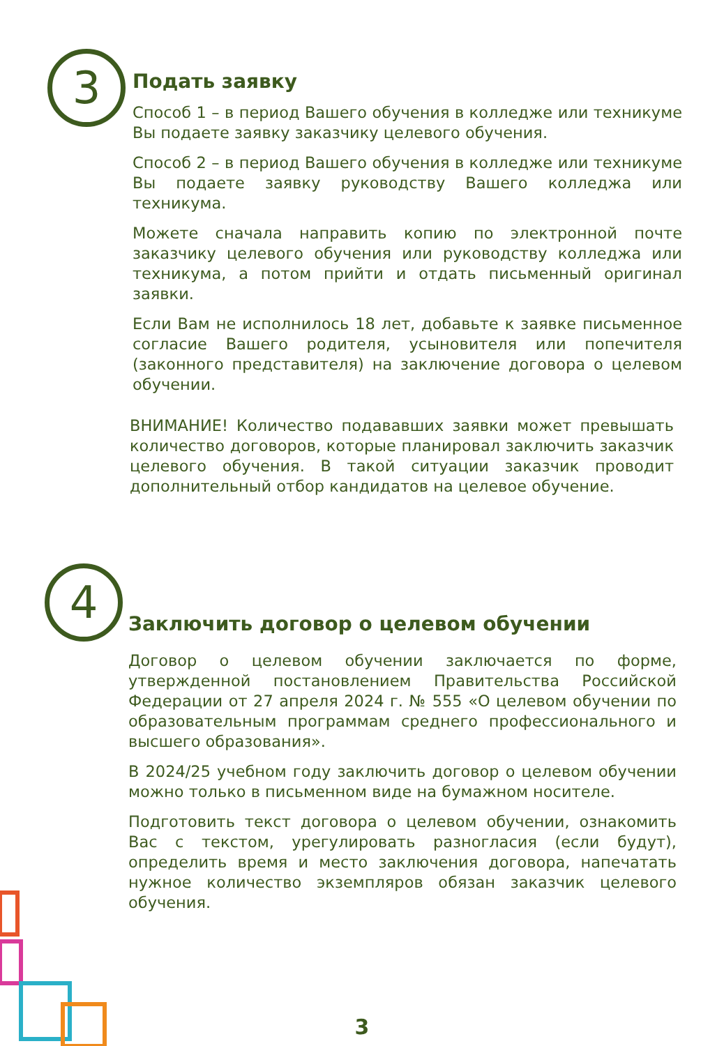3
Подать заявку
Способ 1 – в период Вашего обучения в колледже или техникуме Вы подаете заявку заказчику целевого обучения.
Способ 2 – в период Вашего обучения в колледже или техникуме Вы подаете заявку руководству Вашего колледжа или техникума.
Можете сначала направить копию по электронной почте заказчику целевого обучения или руководству колледжа или техникума, а потом прийти и отдать письменный оригинал заявки.
Если Вам не исполнилось 18 лет, добавьте к заявке письменное согласие Вашего родителя, усыновителя или попечителя (законного представителя) на заключение договора о целевом обучении.
ВНИМАНИЕ! Количество подававших заявки может превышать количество договоров, которые планировал заключить заказчик целевого обучения. В такой ситуации заказчик проводит дополнительный отбор кандидатов на целевое обучение.
4
Заключить договор о целевом обучении
Договор о целевом обучении заключается по форме, утвержденной постановлением Правительства Российской Федерации от 27 апреля 2024 г. № 555 «О целевом обучении по образовательным программам среднего профессионального и высшего образования».
В 2024/25 учебном году заключить договор о целевом обучении можно только в письменном виде на бумажном носителе.
Подготовить текст договора о целевом обучении, ознакомить Вас с текстом, урегулировать разногласия (если будут), определить время и место заключения договора, напечатать нужное количество экземпляров обязан заказчик целевого обучения.
3